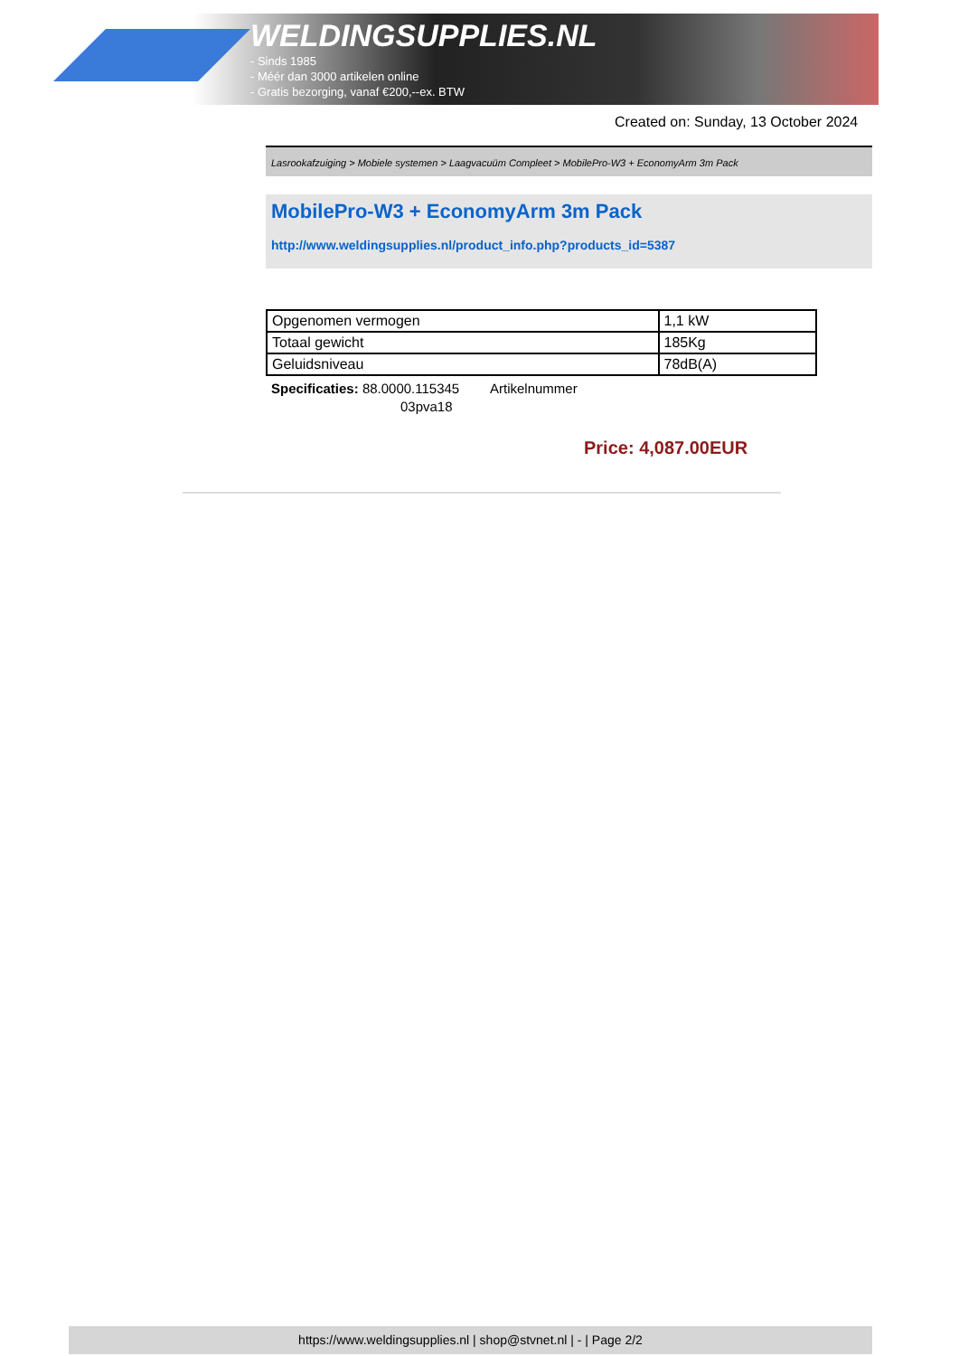WELDINGSUPPLIES.NL
- Sinds 1985
- Méér dan 3000 artikelen online
- Gratis bezorging, vanaf €200,--ex. BTW
Created on: Sunday, 13 October 2024
Lasrookafzuiging > Mobiele systemen > Laagvacuüm Compleet > MobilePro-W3 + EconomyArm 3m Pack
MobilePro-W3 + EconomyArm 3m Pack
http://www.weldingsupplies.nl/product_info.php?products_id=5387
| Opgenomen vermogen | 1,1 kW |
| Totaal gewicht | 185Kg |
| Geluidsniveau | 78dB(A) |
Specificaties: 88.0000.115345 Artikelnummer
03pva18
Price: 4,087.00EUR
https://www.weldingsupplies.nl | shop@stvnet.nl | - | Page 2/2